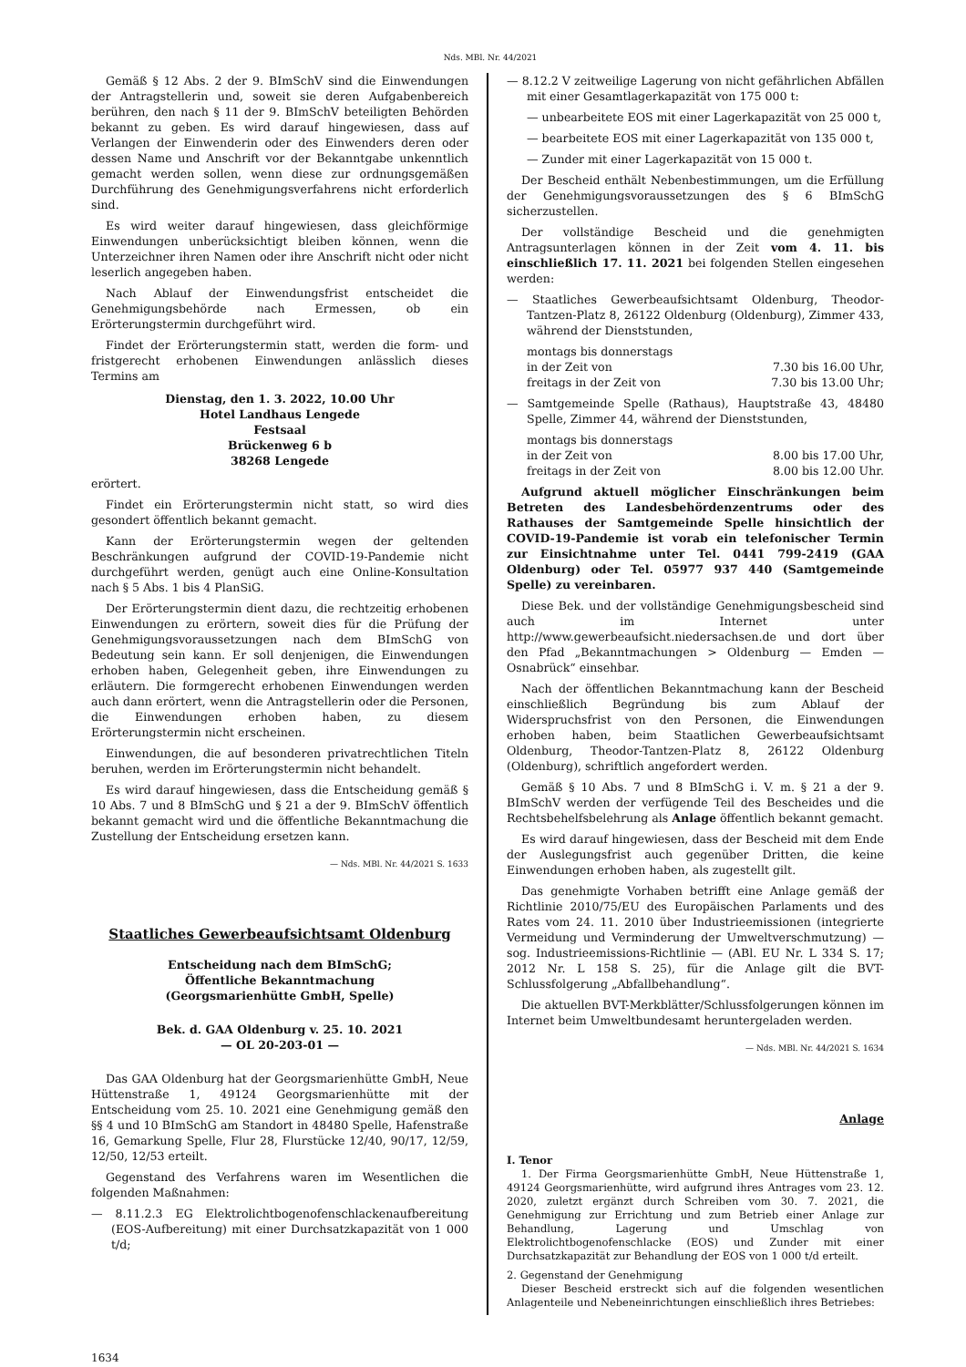Nds. MBl. Nr. 44/2021
Gemäß § 12 Abs. 2 der 9. BImSchV sind die Einwendungen der Antragstellerin und, soweit sie deren Aufgabenbereich berühren, den nach § 11 der 9. BImSchV beteiligten Behörden bekannt zu geben. Es wird darauf hingewiesen, dass auf Verlangen der Einwenderin oder des Einwenders deren oder dessen Name und Anschrift vor der Bekanntgabe unkenntlich gemacht werden sollen, wenn diese zur ordnungsgemäßen Durchführung des Genehmigungsverfahrens nicht erforderlich sind.
Es wird weiter darauf hingewiesen, dass gleichförmige Einwendungen unberücksichtigt bleiben können, wenn die Unterzeichner ihren Namen oder ihre Anschrift nicht oder nicht leserlich angegeben haben.
Nach Ablauf der Einwendungsfrist entscheidet die Genehmigungsbehörde nach Ermessen, ob ein Erörterungstermin durchgeführt wird.
Findet der Erörterungstermin statt, werden die form- und fristgerecht erhobenen Einwendungen anlässlich dieses Termins am
Dienstag, den 1. 3. 2022, 10.00 Uhr
Hotel Landhaus Lengede
Festsaal
Brückenweg 6 b
38268 Lengede
erörtert.
Findet ein Erörterungstermin nicht statt, so wird dies gesondert öffentlich bekannt gemacht.
Kann der Erörterungstermin wegen der geltenden Beschränkungen aufgrund der COVID-19-Pandemie nicht durchgeführt werden, genügt auch eine Online-Konsultation nach § 5 Abs. 1 bis 4 PlanSiG.
Der Erörterungstermin dient dazu, die rechtzeitig erhobenen Einwendungen zu erörtern, soweit dies für die Prüfung der Genehmigungsvoraussetzungen nach dem BImSchG von Bedeutung sein kann. Er soll denjenigen, die Einwendungen erhoben haben, Gelegenheit geben, ihre Einwendungen zu erläutern. Die formgerecht erhobenen Einwendungen werden auch dann erörtert, wenn die Antragstellerin oder die Personen, die Einwendungen erhoben haben, zu diesem Erörterungstermin nicht erscheinen.
Einwendungen, die auf besonderen privatrechtlichen Titeln beruhen, werden im Erörterungstermin nicht behandelt.
Es wird darauf hingewiesen, dass die Entscheidung gemäß § 10 Abs. 7 und 8 BImSchG und § 21 a der 9. BImSchV öffentlich bekannt gemacht wird und die öffentliche Bekanntmachung die Zustellung der Entscheidung ersetzen kann.
— Nds. MBl. Nr. 44/2021 S. 1633
Staatliches Gewerbeaufsichtsamt Oldenburg
Entscheidung nach dem BImSchG;
Öffentliche Bekanntmachung
(Georgsmarienhütte GmbH, Spelle)
Bek. d. GAA Oldenburg v. 25. 10. 2021
— OL 20-203-01 —
Das GAA Oldenburg hat der Georgsmarienhütte GmbH, Neue Hüttenstraße 1, 49124 Georgsmarienhütte mit der Entscheidung vom 25. 10. 2021 eine Genehmigung gemäß den §§ 4 und 10 BImSchG am Standort in 48480 Spelle, Hafenstraße 16, Gemarkung Spelle, Flur 28, Flurstücke 12/40, 90/17, 12/59, 12/50, 12/53 erteilt.
Gegenstand des Verfahrens waren im Wesentlichen die folgenden Maßnahmen:
— 8.11.2.3 EG Elektrolichtbogenofenschlackenaufbereitung (EOS-Aufbereitung) mit einer Durchsatzkapazität von 1 000 t/d;
— 8.12.2 V zeitweilige Lagerung von nicht gefährlichen Abfällen mit einer Gesamtlagerkapazität von 175 000 t:
— unbearbeitete EOS mit einer Lagerkapazität von 25 000 t,
— bearbeitete EOS mit einer Lagerkapazität von 135 000 t,
— Zunder mit einer Lagerkapazität von 15 000 t.
Der Bescheid enthält Nebenbestimmungen, um die Erfüllung der Genehmigungsvoraussetzungen des § 6 BImSchG sicherzustellen.
Der vollständige Bescheid und die genehmigten Antragsunterlagen können in der Zeit vom 4. 11. bis einschließlich 17. 11. 2021 bei folgenden Stellen eingesehen werden:
— Staatliches Gewerbeaufsichtsamt Oldenburg, Theodor-Tantzen-Platz 8, 26122 Oldenburg (Oldenburg), Zimmer 433, während der Dienststunden,
montags bis donnerstags
in der Zeit von 7.30 bis 16.00 Uhr,
freitags in der Zeit von 7.30 bis 13.00 Uhr;
— Samtgemeinde Spelle (Rathaus), Hauptstraße 43, 48480 Spelle, Zimmer 44, während der Dienststunden,
montags bis donnerstags
in der Zeit von 8.00 bis 17.00 Uhr,
freitags in der Zeit von 8.00 bis 12.00 Uhr.
Aufgrund aktuell möglicher Einschränkungen beim Betreten des Landesbehördenzentrums oder des Rathauses der Samtgemeinde Spelle hinsichtlich der COVID-19-Pandemie ist vorab ein telefonischer Termin zur Einsichtnahme unter Tel. 0441 799-2419 (GAA Oldenburg) oder Tel. 05977 937 440 (Samtgemeinde Spelle) zu vereinbaren.
Diese Bek. und der vollständige Genehmigungsbescheid sind auch im Internet unter http://www.gewerbeaufsicht.niedersachsen.de und dort über den Pfad „Bekanntmachungen > Oldenburg — Emden — Osnabrück“ einsehbar.
Nach der öffentlichen Bekanntmachung kann der Bescheid einschließlich Begründung bis zum Ablauf der Widerspruchsfrist von den Personen, die Einwendungen erhoben haben, beim Staatlichen Gewerbeaufsichtsamt Oldenburg, Theodor-Tantzen-Platz 8, 26122 Oldenburg (Oldenburg), schriftlich angefordert werden.
Gemäß § 10 Abs. 7 und 8 BImSchG i. V. m. § 21 a der 9. BImSchV werden der verfügende Teil des Bescheides und die Rechtsbehelfsbelehrung als Anlage öffentlich bekannt gemacht.
Es wird darauf hingewiesen, dass der Bescheid mit dem Ende der Auslegungsfrist auch gegenüber Dritten, die keine Einwendungen erhoben haben, als zugestellt gilt.
Das genehmigte Vorhaben betrifft eine Anlage gemäß der Richtlinie 2010/75/EU des Europäischen Parlaments und des Rates vom 24. 11. 2010 über Industrieemissionen (integrierte Vermeidung und Verminderung der Umweltverschmutzung) — sog. Industrieemissions-Richtlinie — (ABl. EU Nr. L 334 S. 17; 2012 Nr. L 158 S. 25), für die Anlage gilt die BVT-Schlussfolgerung „Abfallbehandlung“.
Die aktuellen BVT-Merkblätter/Schlussfolgerungen können im Internet beim Umweltbundesamt heruntergeladen werden.
— Nds. MBl. Nr. 44/2021 S. 1634
Anlage
I. Tenor
1. Der Firma Georgsmarienhütte GmbH, Neue Hüttenstraße 1, 49124 Georgsmarienhütte, wird aufgrund ihres Antrages vom 23. 12. 2020, zuletzt ergänzt durch Schreiben vom 30. 7. 2021, die Genehmigung zur Errichtung und zum Betrieb einer Anlage zur Behandlung, Lagerung und Umschlag von Elektrolichtbogenofenschlacke (EOS) und Zunder mit einer Durchsatzkapazität zur Behandlung der EOS von 1 000 t/d erteilt.
2. Gegenstand der Genehmigung
Dieser Bescheid erstreckt sich auf die folgenden wesentlichen Anlagenteile und Nebeneinrichtungen einschließlich ihres Betriebes:
1634